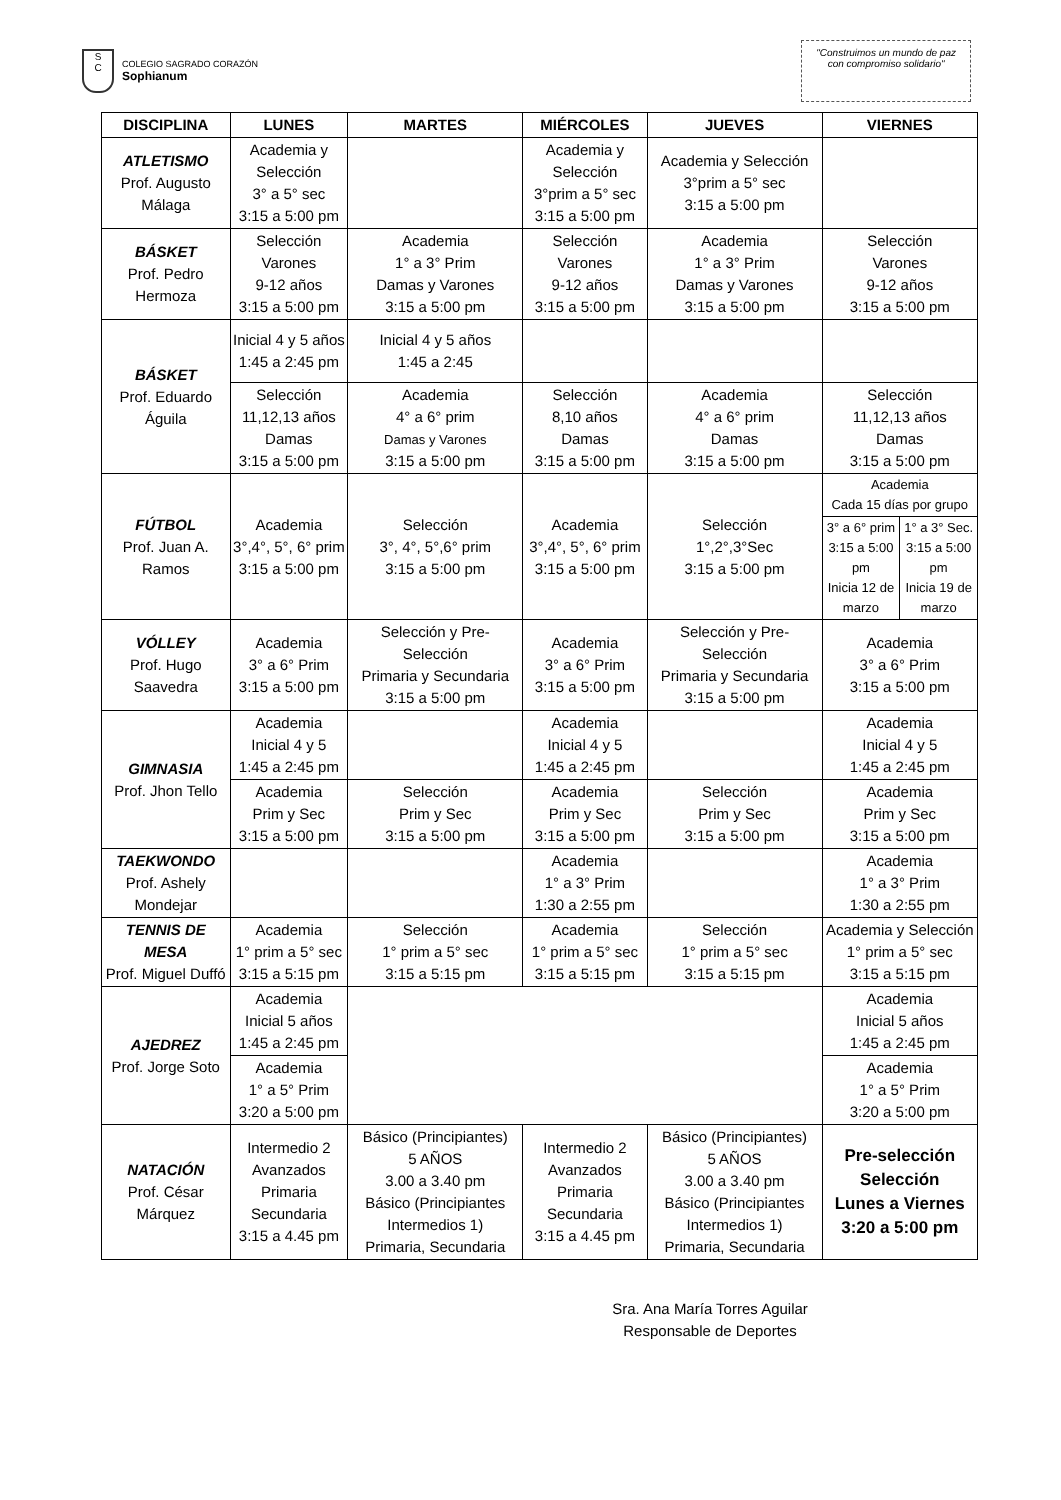S
C
COLEGIO SAGRADO CORAZÓN
Sophianum
"Construimos un mundo de paz
con compromiso solidario"
| DISCIPLINA | LUNES | MARTES | MIÉRCOLES | JUEVES | VIERNES | |
| --- | --- | --- | --- | --- | --- | --- |
| ATLETISMO Prof. Augusto Málaga | Academia y Selección 3° a 5° sec 3:15 a 5:00 pm | | Academia y Selección 3°prim a 5° sec 3:15 a 5:00 pm | Academia y Selección 3°prim a 5° sec 3:15 a 5:00 pm | | |
| BÁSKET Prof. Pedro Hermoza | Selección Varones 9-12 años 3:15 a 5:00 pm | Academia 1° a 3° Prim Damas y Varones 3:15 a 5:00 pm | Selección Varones 9-12 años 3:15 a 5:00 pm | Academia 1° a 3° Prim Damas y Varones 3:15 a 5:00 pm | Selección Varones 9-12 años 3:15 a 5:00 pm | |
| BÁSKET Prof. Eduardo Águila | Inicial 4 y 5 años 1:45 a 2:45 pm | Inicial 4 y 5 años 1:45 a 2:45 | | | | |
| | Selección 11,12,13 años Damas 3:15 a 5:00 pm | Academia 4° a 6° prim Damas y Varones 3:15 a 5:00 pm | Selección 8,10 años Damas 3:15 a 5:00 pm | Academia 4° a 6° prim Damas 3:15 a 5:00 pm | Selección 11,12,13 años Damas 3:15 a 5:00 pm | |
| FÚTBOL Prof. Juan A. Ramos | Academia 3°,4°, 5°, 6° prim 3:15 a 5:00 pm | Selección 3°, 4°, 5°,6° prim 3:15 a 5:00 pm | Academia 3°,4°, 5°, 6° prim 3:15 a 5:00 pm | Selección 1°,2°,3°Sec 3:15 a 5:00 pm | Academia Cada 15 días por grupo | |
| | | | | | 3° a 6° prim 3:15 a 5:00 pm Inicia 12 de marzo | 1° a 3° Sec. 3:15 a 5:00 pm Inicia 19 de marzo |
| VÓLLEY Prof. Hugo Saavedra | Academia 3° a 6° Prim 3:15 a 5:00 pm | Selección y Pre-Selección Primaria y Secundaria 3:15 a 5:00 pm | Academia 3° a 6° Prim 3:15 a 5:00 pm | Selección y Pre-Selección Primaria y Secundaria 3:15 a 5:00 pm | Academia 3° a 6° Prim 3:15 a 5:00 pm | |
| GIMNASIA Prof. Jhon Tello | Academia Inicial 4 y 5 1:45 a 2:45 pm | | Academia Inicial 4 y 5 1:45 a 2:45 pm | | Academia Inicial 4 y 5 1:45 a 2:45 pm | |
| | Academia Prim y Sec 3:15 a 5:00 pm | Selección Prim y Sec 3:15 a 5:00 pm | Academia Prim y Sec 3:15 a 5:00 pm | Selección Prim y Sec 3:15 a 5:00 pm | Academia Prim y Sec 3:15 a 5:00 pm | |
| TAEKWONDO Prof. Ashely Mondejar | | | Academia 1° a 3° Prim 1:30 a 2:55 pm | | Academia 1° a 3° Prim 1:30 a 2:55 pm | |
| TENNIS DE MESA Prof. Miguel Duffó | Academia 1° prim a 5° sec 3:15 a 5:15 pm | Selección 1° prim a 5° sec 3:15 a 5:15 pm | Academia 1° prim a 5° sec 3:15 a 5:15 pm | Selección 1° prim a 5° sec 3:15 a 5:15 pm | Academia y Selección 1° prim a 5° sec 3:15 a 5:15 pm | |
| AJEDREZ Prof. Jorge Soto | Academia Inicial 5 años 1:45 a 2:45 pm | | | | Academia Inicial 5 años 1:45 a 2:45 pm | |
| | Academia 1° a 5° Prim 3:20 a 5:00 pm | | | | Academia 1° a 5° Prim 3:20 a 5:00 pm | |
| NATACIÓN Prof. César Márquez | Intermedio 2 Avanzados Primaria Secundaria 3:15 a 4.45 pm | Básico (Principiantes) 5 AÑOS 3.00 a 3.40 pm Básico (Principiantes Intermedios 1) Primaria, Secundaria | Intermedio 2 Avanzados Primaria Secundaria 3:15 a 4.45 pm | Básico (Principiantes) 5 AÑOS 3.00 a 3.40 pm Básico (Principiantes Intermedios 1) Primaria, Secundaria | Pre-selección Selección Lunes a Viernes 3:20 a 5:00 pm | |
Sra. Ana María Torres Aguilar
Responsable de Deportes